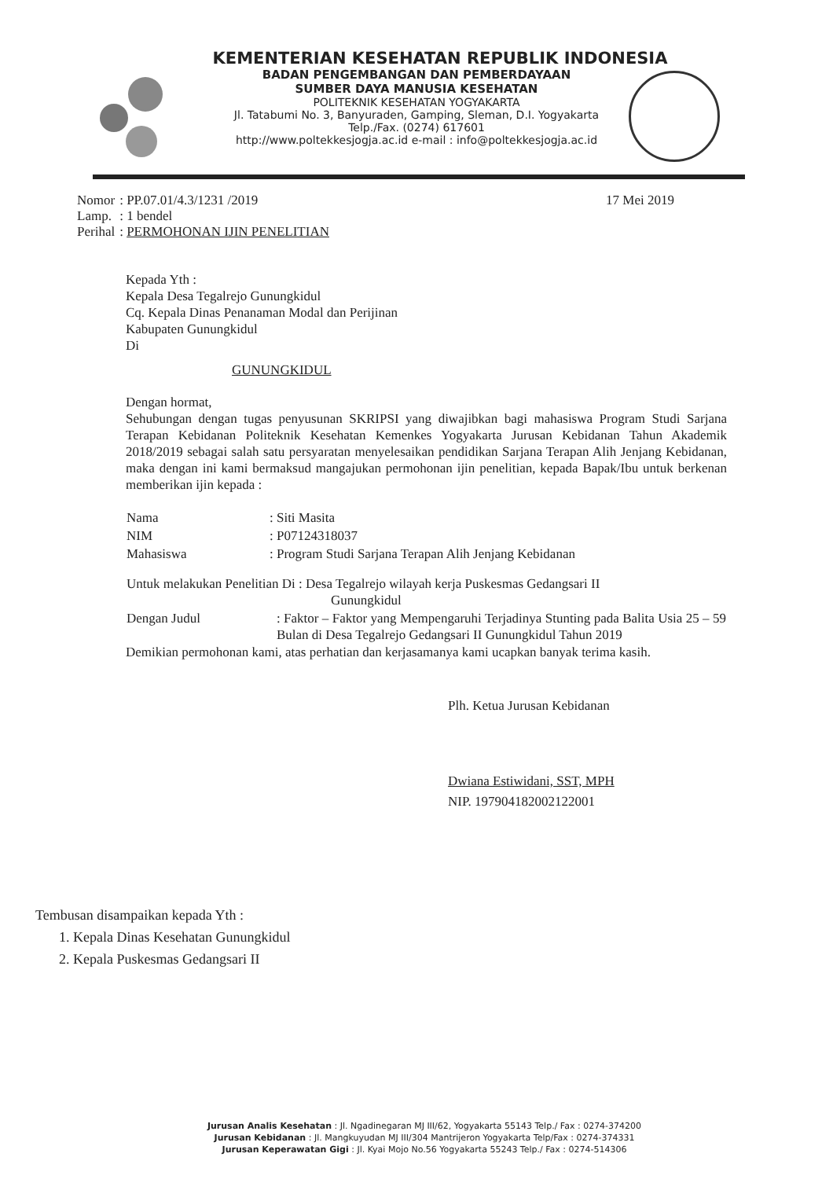KEMENTERIAN KESEHATAN REPUBLIK INDONESIA
BADAN PENGEMBANGAN DAN PEMBERDAYAAN
SUMBER DAYA MANUSIA KESEHATAN
POLITEKNIK KESEHATAN YOGYAKARTA
Jl. Tatabumi No. 3, Banyuraden, Gamping, Sleman, D.I. Yogyakarta
Telp./Fax. (0274) 617601
http://www.poltekkesjogja.ac.id e-mail : info@poltekkesjogja.ac.id
| Nomor | : PP.07.01/4.3/1231 /2019 |
| Lamp. | : 1 bendel |
| Perihal | : PERMOHONAN IJIN PENELITIAN |
17 Mei 2019
Kepada Yth :
Kepala Desa Tegalrejo Gunungkidul
Cq. Kepala Dinas Penanaman Modal dan Perijinan
Kabupaten Gunungkidul
Di
GUNUNGKIDUL
Dengan hormat,
Sehubungan dengan tugas penyusunan SKRIPSI yang diwajibkan bagi mahasiswa Program Studi Sarjana Terapan Kebidanan Politeknik Kesehatan Kemenkes Yogyakarta Jurusan Kebidanan Tahun Akademik 2018/2019 sebagai salah satu persyaratan menyelesaikan pendidikan Sarjana Terapan Alih Jenjang Kebidanan, maka dengan ini kami bermaksud mangajukan permohonan ijin penelitian, kepada Bapak/Ibu untuk berkenan memberikan ijin kepada :
| Nama | : Siti Masita |
| NIM | : P07124318037 |
| Mahasiswa | : Program Studi Sarjana Terapan Alih Jenjang Kebidanan |
| Untuk melakukan Penelitian Di : Desa Tegalrejo wilayah kerja Puskesmas Gedangsari II Gunungkidul | |
| Dengan Judul | : Faktor – Faktor yang Mempengaruhi Terjadinya Stunting pada Balita Usia 25 – 59 Bulan di Desa Tegalrejo Gedangsari II Gunungkidul Tahun 2019 |
Demikian permohonan kami, atas perhatian dan kerjasamanya kami ucapkan banyak terima kasih.
Plh. Ketua Jurusan Kebidanan
Dwiana Estiwidani, SST, MPH
NIP. 197904182002122001
Tembusan disampaikan kepada Yth :
1. Kepala Dinas Kesehatan Gunungkidul
2. Kepala Puskesmas Gedangsari II
Jurusan Analis Kesehatan : Jl. Ngadinegaran MJ III/62, Yogyakarta 55143 Telp./ Fax : 0274-374200
Jurusan Kebidanan : Jl. Mangkuyudan MJ III/304 Mantrijeron Yogyakarta Telp/Fax : 0274-374331
Jurusan Keperawatan Gigi : Jl. Kyai Mojo No.56 Yogyakarta 55243 Telp./ Fax : 0274-514306